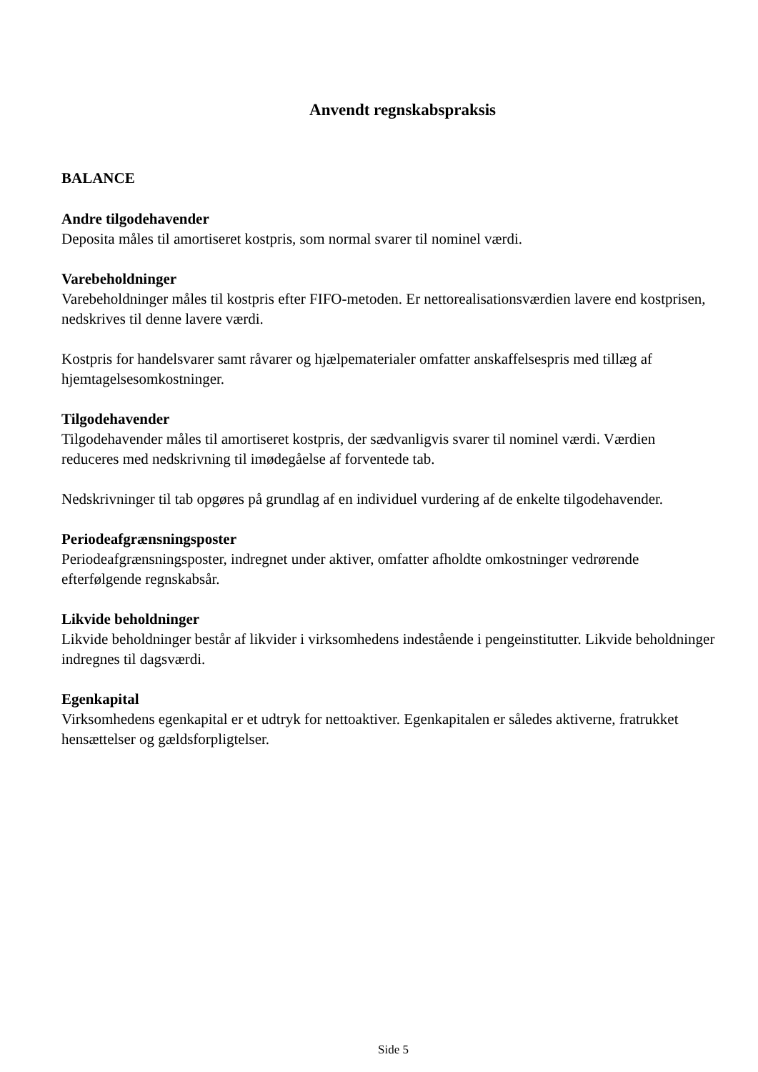Anvendt regnskabspraksis
BALANCE
Andre tilgodehavender
Deposita måles til amortiseret kostpris, som normal svarer til nominel værdi.
Varebeholdninger
Varebeholdninger måles til kostpris efter FIFO-metoden. Er nettorealisationsværdien lavere end kostprisen, nedskrives til denne lavere værdi.
Kostpris for handelsvarer samt råvarer og hjælpematerialer omfatter anskaffelsespris med tillæg af hjemtagelsesomkostninger.
Tilgodehavender
Tilgodehavender måles til amortiseret kostpris, der sædvanligvis svarer til nominel værdi. Værdien reduceres med nedskrivning til imødegåelse af forventede tab.
Nedskrivninger til tab opgøres på grundlag af en individuel vurdering af de enkelte tilgodehavender.
Periodeafgrænsningsposter
Periodeafgrænsningsposter, indregnet under aktiver, omfatter afholdte omkostninger vedrørende efterfølgende regnskabsår.
Likvide beholdninger
Likvide beholdninger består af likvider i virksomhedens indestående i pengeinstitutter. Likvide beholdninger indregnes til dagsværdi.
Egenkapital
Virksomhedens egenkapital er et udtryk for nettoaktiver. Egenkapitalen er således aktiverne, fratrukket hensættelser og gældsforpligtelser.
Side 5